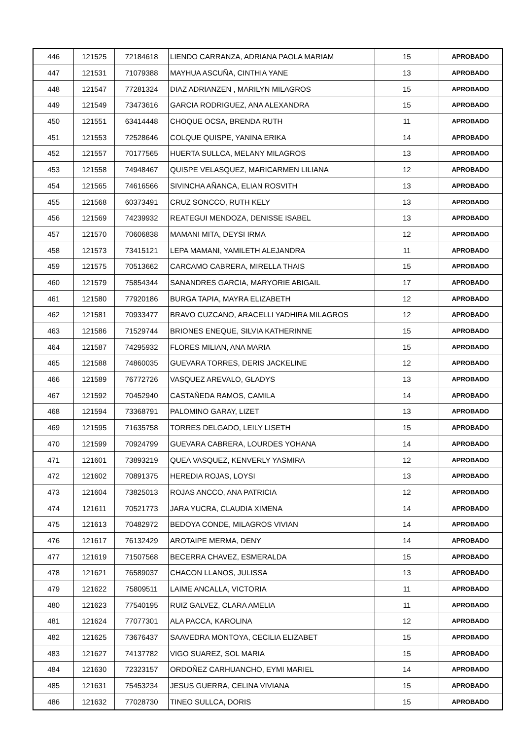| 446 | 121525 | 72184618 | LIENDO CARRANZA, ADRIANA PAOLA MARIAM | 15 | APROBADO |
| 447 | 121531 | 71079388 | MAYHUA ASCUÑA, CINTHIA YANE | 13 | APROBADO |
| 448 | 121547 | 77281324 | DIAZ ADRIANZEN , MARILYN MILAGROS | 15 | APROBADO |
| 449 | 121549 | 73473616 | GARCIA RODRIGUEZ, ANA ALEXANDRA | 15 | APROBADO |
| 450 | 121551 | 63414448 | CHOQUE OCSA, BRENDA RUTH | 11 | APROBADO |
| 451 | 121553 | 72528646 | COLQUE QUISPE, YANINA ERIKA | 14 | APROBADO |
| 452 | 121557 | 70177565 | HUERTA SULLCA, MELANY MILAGROS | 13 | APROBADO |
| 453 | 121558 | 74948467 | QUISPE VELASQUEZ, MARICARMEN LILIANA | 12 | APROBADO |
| 454 | 121565 | 74616566 | SIVINCHA AÑANCA, ELIAN ROSVITH | 13 | APROBADO |
| 455 | 121568 | 60373491 | CRUZ SONCCO, RUTH KELY | 13 | APROBADO |
| 456 | 121569 | 74239932 | REATEGUI MENDOZA, DENISSE ISABEL | 13 | APROBADO |
| 457 | 121570 | 70606838 | MAMANI MITA, DEYSI IRMA | 12 | APROBADO |
| 458 | 121573 | 73415121 | LEPA MAMANI, YAMILETH ALEJANDRA | 11 | APROBADO |
| 459 | 121575 | 70513662 | CARCAMO CABRERA, MIRELLA THAIS | 15 | APROBADO |
| 460 | 121579 | 75854344 | SANANDRES GARCIA, MARYORIE ABIGAIL | 17 | APROBADO |
| 461 | 121580 | 77920186 | BURGA TAPIA, MAYRA ELIZABETH | 12 | APROBADO |
| 462 | 121581 | 70933477 | BRAVO CUZCANO, ARACELLI YADHIRA MILAGROS | 12 | APROBADO |
| 463 | 121586 | 71529744 | BRIONES ENEQUE, SILVIA KATHERINNE | 15 | APROBADO |
| 464 | 121587 | 74295932 | FLORES MILIAN, ANA MARIA | 15 | APROBADO |
| 465 | 121588 | 74860035 | GUEVARA TORRES, DERIS JACKELINE | 12 | APROBADO |
| 466 | 121589 | 76772726 | VASQUEZ AREVALO, GLADYS | 13 | APROBADO |
| 467 | 121592 | 70452940 | CASTAÑEDA RAMOS, CAMILA | 14 | APROBADO |
| 468 | 121594 | 73368791 | PALOMINO GARAY, LIZET | 13 | APROBADO |
| 469 | 121595 | 71635758 | TORRES DELGADO, LEILY LISETH | 15 | APROBADO |
| 470 | 121599 | 70924799 | GUEVARA CABRERA, LOURDES YOHANA | 14 | APROBADO |
| 471 | 121601 | 73893219 | QUEA VASQUEZ, KENVERLY YASMIRA | 12 | APROBADO |
| 472 | 121602 | 70891375 | HEREDIA ROJAS, LOYSI | 13 | APROBADO |
| 473 | 121604 | 73825013 | ROJAS ANCCO, ANA PATRICIA | 12 | APROBADO |
| 474 | 121611 | 70521773 | JARA YUCRA, CLAUDIA XIMENA | 14 | APROBADO |
| 475 | 121613 | 70482972 | BEDOYA CONDE, MILAGROS VIVIAN | 14 | APROBADO |
| 476 | 121617 | 76132429 | AROTAIPE MERMA, DENY | 14 | APROBADO |
| 477 | 121619 | 71507568 | BECERRA CHAVEZ, ESMERALDA | 15 | APROBADO |
| 478 | 121621 | 76589037 | CHACON LLANOS, JULISSA | 13 | APROBADO |
| 479 | 121622 | 75809511 | LAIME ANCALLA, VICTORIA | 11 | APROBADO |
| 480 | 121623 | 77540195 | RUIZ GALVEZ, CLARA AMELIA | 11 | APROBADO |
| 481 | 121624 | 77077301 | ALA PACCA, KAROLINA | 12 | APROBADO |
| 482 | 121625 | 73676437 | SAAVEDRA MONTOYA, CECILIA ELIZABET | 15 | APROBADO |
| 483 | 121627 | 74137782 | VIGO SUAREZ, SOL MARIA | 15 | APROBADO |
| 484 | 121630 | 72323157 | ORDOÑEZ CARHUANCHO, EYMI MARIEL | 14 | APROBADO |
| 485 | 121631 | 75453234 | JESUS GUERRA, CELINA VIVIANA | 15 | APROBADO |
| 486 | 121632 | 77028730 | TINEO SULLCA, DORIS | 15 | APROBADO |